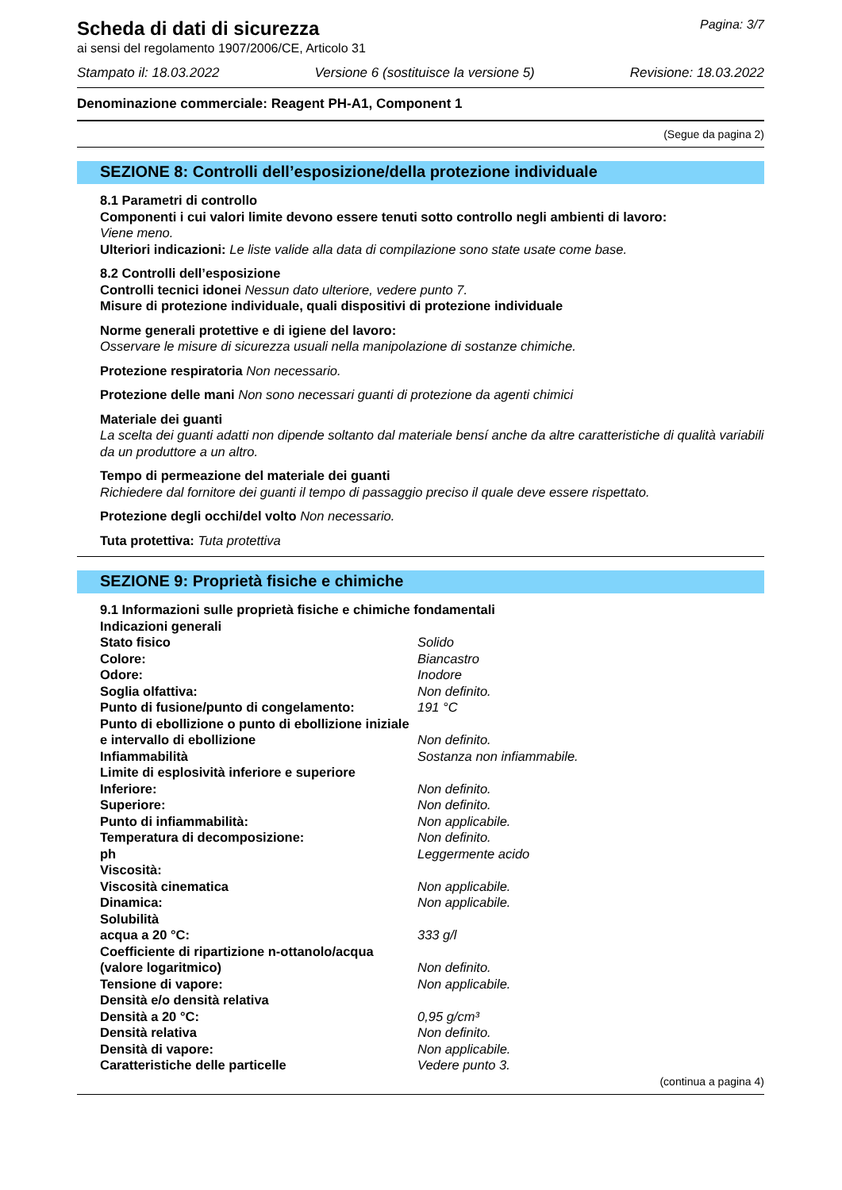Scheda di dati di sicurezza
Pagina: 3/7
ai sensi del regolamento 1907/2006/CE, Articolo 31
Stampato il: 18.03.2022 Versione 6 (sostituisce la versione 5) Revisione: 18.03.2022
Denominazione commerciale: Reagent PH-A1, Component 1
(Segue da pagina 2)
SEZIONE 8: Controlli dell’esposizione/della protezione individuale
8.1 Parametri di controllo
Componenti i cui valori limite devono essere tenuti sotto controllo negli ambienti di lavoro:
Viene meno.
Ulteriori indicazioni: Le liste valide alla data di compilazione sono state usate come base.
8.2 Controlli dell’esposizione
Controlli tecnici idonei Nessun dato ulteriore, vedere punto 7.
Misure di protezione individuale, quali dispositivi di protezione individuale
Norme generali protettive e di igiene del lavoro:
Osservare le misure di sicurezza usuali nella manipolazione di sostanze chimiche.
Protezione respiratoria Non necessario.
Protezione delle mani Non sono necessari guanti di protezione da agenti chimici
Materiale dei guanti
La scelta dei guanti adatti non dipende soltanto dal materiale bensí anche da altre caratteristiche di qualità variabili da un produttore a un altro.
Tempo di permeazione del materiale dei guanti
Richiedere dal fornitore dei guanti il tempo di passaggio preciso il quale deve essere rispettato.
Protezione degli occhi/del volto Non necessario.
Tuta protettiva: Tuta protettiva
SEZIONE 9: Proprietà fisiche e chimiche
9.1 Informazioni sulle proprietà fisiche e chimiche fondamentali
| Indicazioni generali | |
| Stato fisico | Solido |
| Colore: | Biancastro |
| Odore: | Inodore |
| Soglia olfattiva: | Non definito. |
| Punto di fusione/punto di congelamento: | 191 °C |
| Punto di ebollizione o punto di ebollizione iniziale e intervallo di ebollizione | Non definito. |
| Infiammabilità | Sostanza non infiammabile. |
| Limite di esplosività inferiore e superiore | |
| Inferiore: | Non definito. |
| Superiore: | Non definito. |
| Punto di infiammabilità: | Non applicabile. |
| Temperatura di decomposizione: | Non definito. |
| ph | Leggermente acido |
| Viscosità: | |
| Viscosità cinematica | Non applicabile. |
| Dinamica: | Non applicabile. |
| Solubilità | |
| acqua a 20 °C: | 333 g/l |
| Coefficiente di ripartizione n-ottanolo/acqua (valore logaritmico) | Non definito. |
| Tensione di vapore: | Non applicabile. |
| Densità e/o densità relativa | |
| Densità a 20 °C: | 0,95 g/cm³ |
| Densità relativa | Non definito. |
| Densità di vapore: | Non applicabile. |
| Caratteristiche delle particelle | Vedere punto 3. |
(continua a pagina 4)